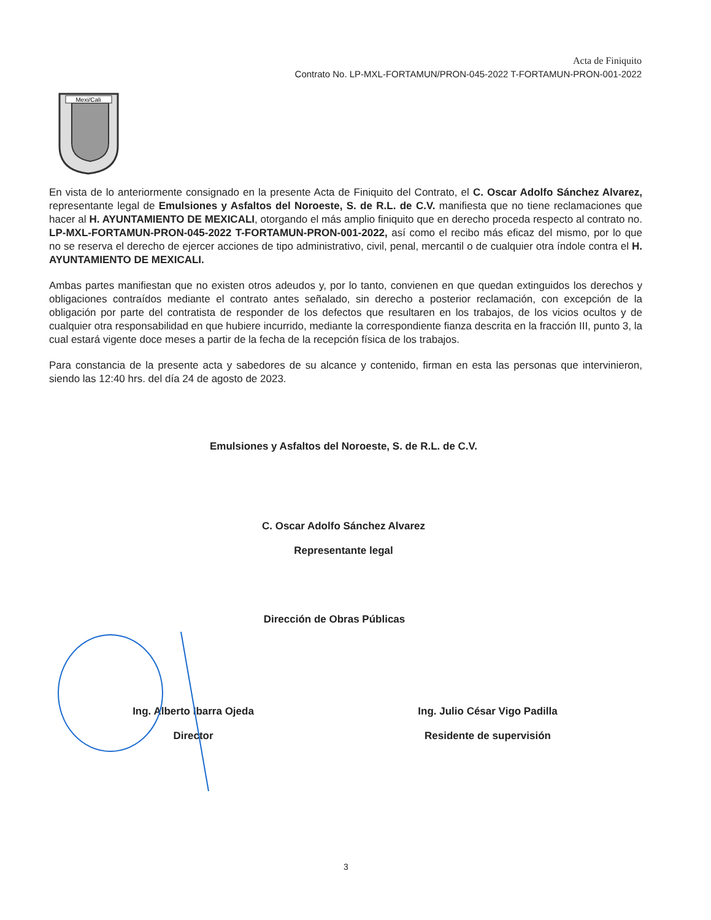Acta de Finiquito
Contrato No. LP-MXL-FORTAMUN/PRON-045-2022 T-FORTAMUN-PRON-001-2022
Mexi/Cali
En vista de lo anteriormente consignado en la presente Acta de Finiquito del Contrato, el C. Oscar Adolfo Sánchez Alvarez, representante legal de Emulsiones y Asfaltos del Noroeste, S. de R.L. de C.V. manifiesta que no tiene reclamaciones que hacer al H. AYUNTAMIENTO DE MEXICALI, otorgando el más amplio finiquito que en derecho proceda respecto al contrato no. LP-MXL-FORTAMUN-PRON-045-2022 T-FORTAMUN-PRON-001-2022, así como el recibo más eficaz del mismo, por lo que no se reserva el derecho de ejercer acciones de tipo administrativo, civil, penal, mercantil o de cualquier otra índole contra el H. AYUNTAMIENTO DE MEXICALI.
Ambas partes manifiestan que no existen otros adeudos y, por lo tanto, convienen en que quedan extinguidos los derechos y obligaciones contraídos mediante el contrato antes señalado, sin derecho a posterior reclamación, con excepción de la obligación por parte del contratista de responder de los defectos que resultaren en los trabajos, de los vicios ocultos y de cualquier otra responsabilidad en que hubiere incurrido, mediante la correspondiente fianza descrita en la fracción III, punto 3, la cual estará vigente doce meses a partir de la fecha de la recepción física de los trabajos.
Para constancia de la presente acta y sabedores de su alcance y contenido, firman en esta las personas que intervinieron, siendo las 12:40 hrs. del día 24 de agosto de 2023.
Emulsiones y Asfaltos del Noroeste, S. de R.L. de C.V.
C. Oscar Adolfo Sánchez Alvarez
Representante legal
Dirección de Obras Públicas
Ing. Alberto Ibarra Ojeda
Director
Ing. Julio César Vigo Padilla
Residente de supervisión
3